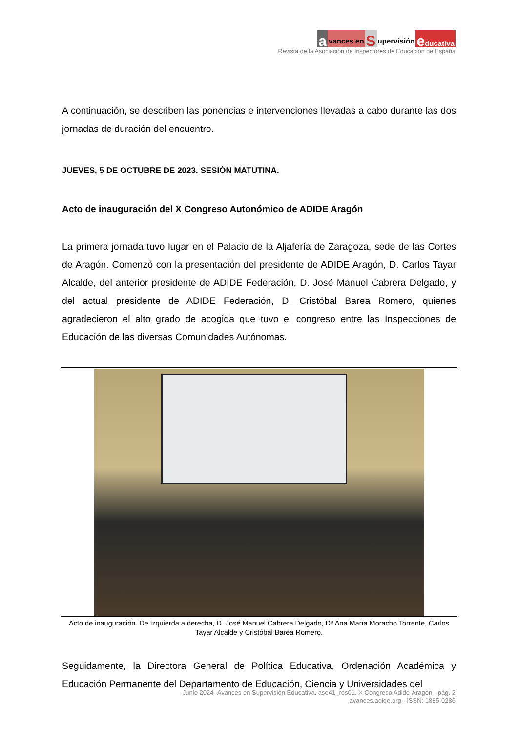avances en S upervisión educativa
Revista de la Asociación de Inspectores de Educación de España
A continuación, se describen las ponencias e intervenciones llevadas a cabo durante las dos jornadas de duración del encuentro.
JUEVES, 5 DE OCTUBRE DE 2023. SESIÓN MATUTINA.
Acto de inauguración del X Congreso Autonómico de ADIDE Aragón
La primera jornada tuvo lugar en el Palacio de la Aljafería de Zaragoza, sede de las Cortes de Aragón. Comenzó con la presentación del presidente de ADIDE Aragón, D. Carlos Tayar Alcalde, del anterior presidente de ADIDE Federación, D. José Manuel Cabrera Delgado, y del actual presidente de ADIDE Federación, D. Cristóbal Barea Romero, quienes agradecieron el alto grado de acogida que tuvo el congreso entre las Inspecciones de Educación de las diversas Comunidades Autónomas.
Acto de inauguración. De izquierda a derecha, D. José Manuel Cabrera Delgado, Dª Ana María Moracho Torrente, Carlos Tayar Alcalde y Cristóbal Barea Romero.
Seguidamente, la Directora General de Política Educativa, Ordenación Académica y Educación Permanente del Departamento de Educación, Ciencia y Universidades del
Junio 2024- Avances en Supervisión Educativa. ase41_res01. X Congreso Adide-Aragón - pág. 2
avances.adide.org - ISSN: 1885-0286